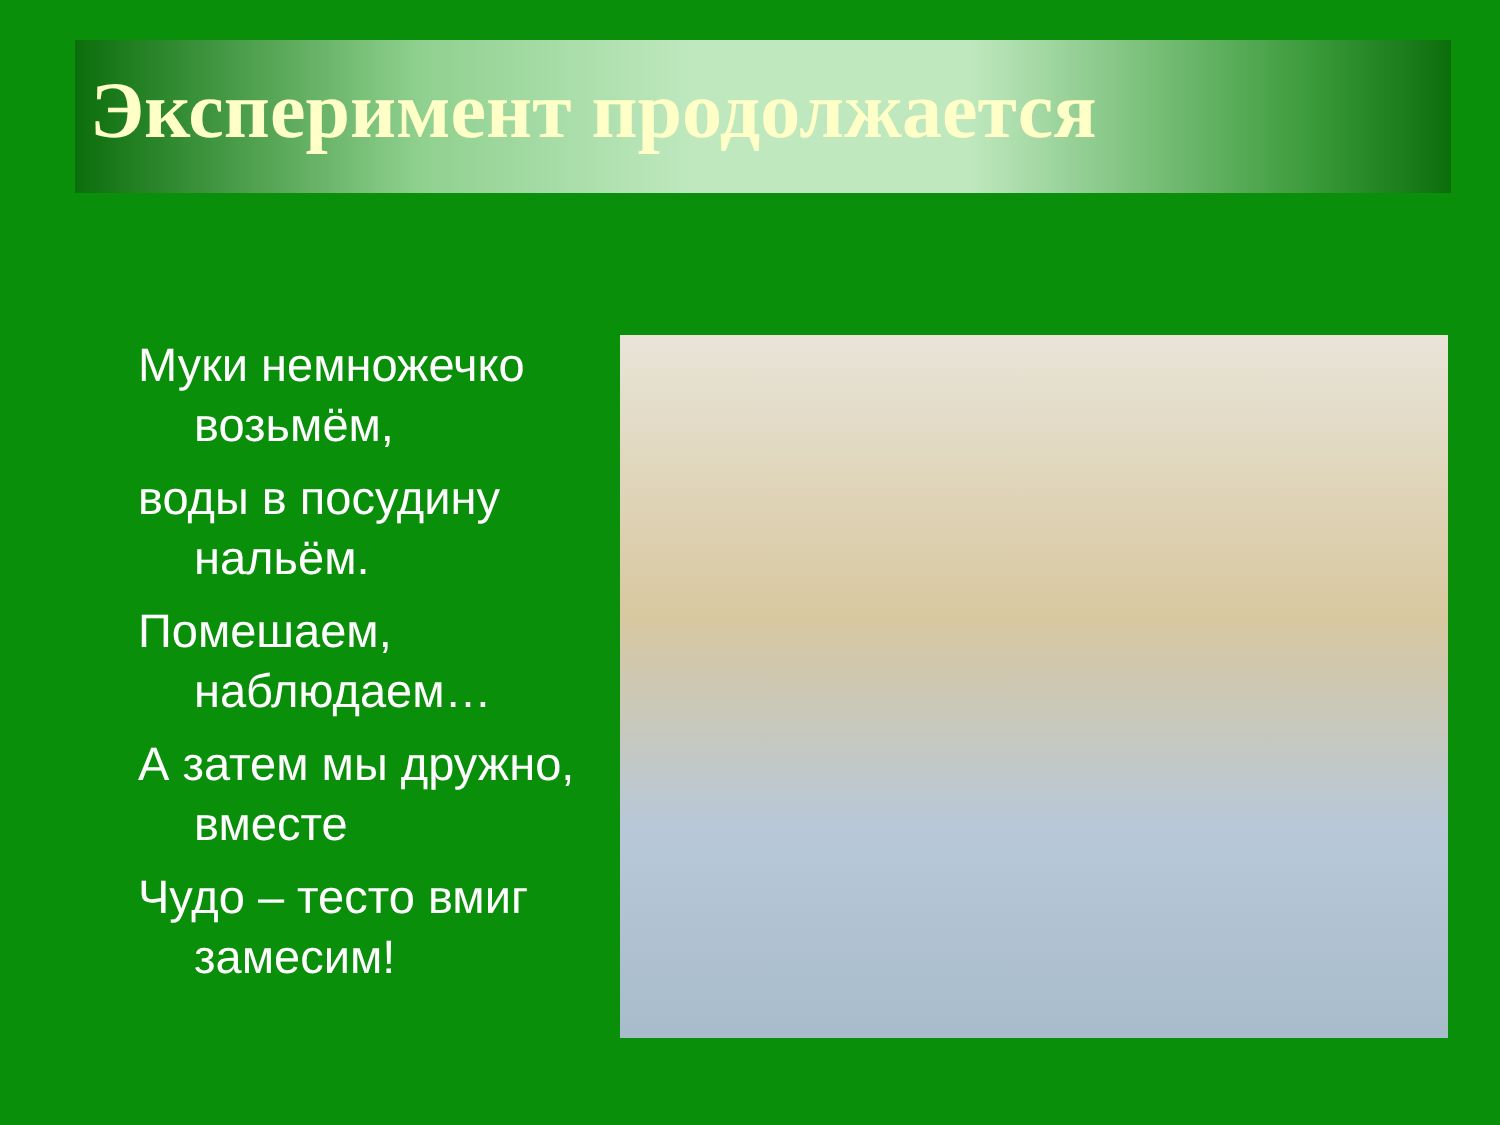Эксперимент продолжается
Муки немножечко возьмём,
воды в посудину нальём.
Помешаем, наблюдаем…
А затем мы дружно, вместе
Чудо – тесто вмиг замесим!